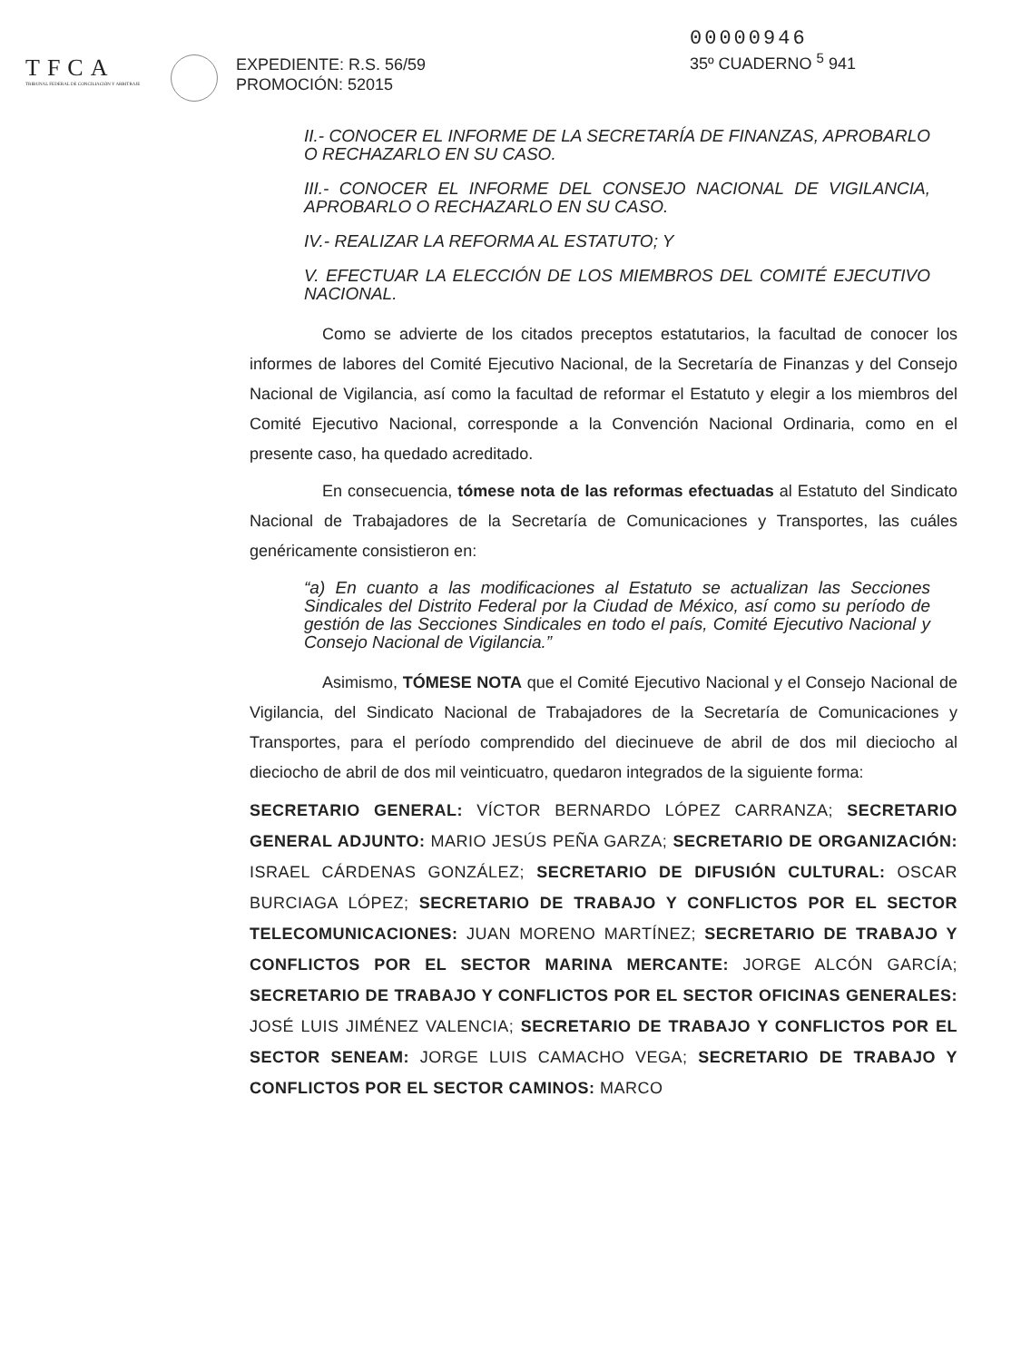TFCA
TRIBUNAL FEDERAL DE CONCILIACIÓN Y ARBITRAJE
EXPEDIENTE: R.S. 56/59
PROMOCIÓN: 52015
00000946
35º CUADERNO <sup>5</sup> 941
II.- CONOCER EL INFORME DE LA SECRETARÍA DE FINANZAS, APROBARLO O RECHAZARLO EN SU CASO.
III.- CONOCER EL INFORME DEL CONSEJO NACIONAL DE VIGILANCIA, APROBARLO O RECHAZARLO EN SU CASO.
IV.- REALIZAR LA REFORMA AL ESTATUTO; Y
V. EFECTUAR LA ELECCIÓN DE LOS MIEMBROS DEL COMITÉ EJECUTIVO NACIONAL.
Como se advierte de los citados preceptos estatutarios, la facultad de conocer los informes de labores del Comité Ejecutivo Nacional, de la Secretaría de Finanzas y del Consejo Nacional de Vigilancia, así como la facultad de reformar el Estatuto y elegir a los miembros del Comité Ejecutivo Nacional, corresponde a la Convención Nacional Ordinaria, como en el presente caso, ha quedado acreditado.
En consecuencia, tómese nota de las reformas efectuadas al Estatuto del Sindicato Nacional de Trabajadores de la Secretaría de Comunicaciones y Transportes, las cuáles genéricamente consistieron en:
“a) En cuanto a las modificaciones al Estatuto se actualizan las Secciones Sindicales del Distrito Federal por la Ciudad de México, así como su período de gestión de las Secciones Sindicales en todo el país, Comité Ejecutivo Nacional y Consejo Nacional de Vigilancia.”
Asimismo, TÓMESE NOTA que el Comité Ejecutivo Nacional y el Consejo Nacional de Vigilancia, del Sindicato Nacional de Trabajadores de la Secretaría de Comunicaciones y Transportes, para el período comprendido del diecinueve de abril de dos mil dieciocho al dieciocho de abril de dos mil veinticuatro, quedaron integrados de la siguiente forma:
SECRETARIO GENERAL: VÍCTOR BERNARDO LÓPEZ CARRANZA; SECRETARIO GENERAL ADJUNTO: MARIO JESÚS PEÑA GARZA; SECRETARIO DE ORGANIZACIÓN: ISRAEL CÁRDENAS GONZÁLEZ; SECRETARIO DE DIFUSIÓN CULTURAL: OSCAR BURCIAGA LÓPEZ; SECRETARIO DE TRABAJO Y CONFLICTOS POR EL SECTOR TELECOMUNICACIONES: JUAN MORENO MARTÍNEZ; SECRETARIO DE TRABAJO Y CONFLICTOS POR EL SECTOR MARINA MERCANTE: JORGE ALCÓN GARCÍA; SECRETARIO DE TRABAJO Y CONFLICTOS POR EL SECTOR OFICINAS GENERALES: JOSÉ LUIS JIMÉNEZ VALENCIA; SECRETARIO DE TRABAJO Y CONFLICTOS POR EL SECTOR SENEAM: JORGE LUIS CAMACHO VEGA; SECRETARIO DE TRABAJO Y CONFLICTOS POR EL SECTOR CAMINOS: MARCO